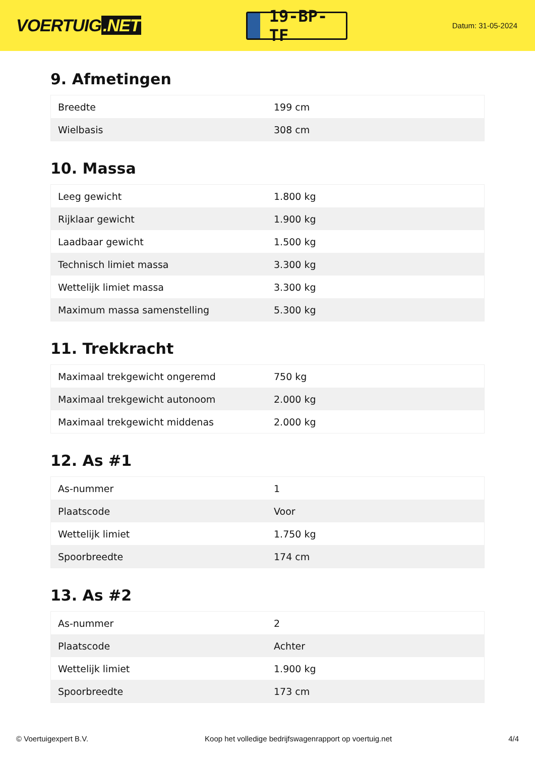VOERTUIG.NET
19-BP-TF
Datum: 31-05-2024
9. Afmetingen
| Breedte | 199 cm |
| Wielbasis | 308 cm |
10. Massa
| Leeg gewicht | 1.800 kg |
| Rijklaar gewicht | 1.900 kg |
| Laadbaar gewicht | 1.500 kg |
| Technisch limiet massa | 3.300 kg |
| Wettelijk limiet massa | 3.300 kg |
| Maximum massa samenstelling | 5.300 kg |
11. Trekkracht
| Maximaal trekgewicht ongeremd | 750 kg |
| Maximaal trekgewicht autonoom | 2.000 kg |
| Maximaal trekgewicht middenas | 2.000 kg |
12. As #1
| As-nummer | 1 |
| Plaatscode | Voor |
| Wettelijk limiet | 1.750 kg |
| Spoorbreedte | 174 cm |
13. As #2
| As-nummer | 2 |
| Plaatscode | Achter |
| Wettelijk limiet | 1.900 kg |
| Spoorbreedte | 173 cm |
© Voertuigexpert B.V. Koop het volledige bedrijfswagenrapport op voertuig.net 4/4